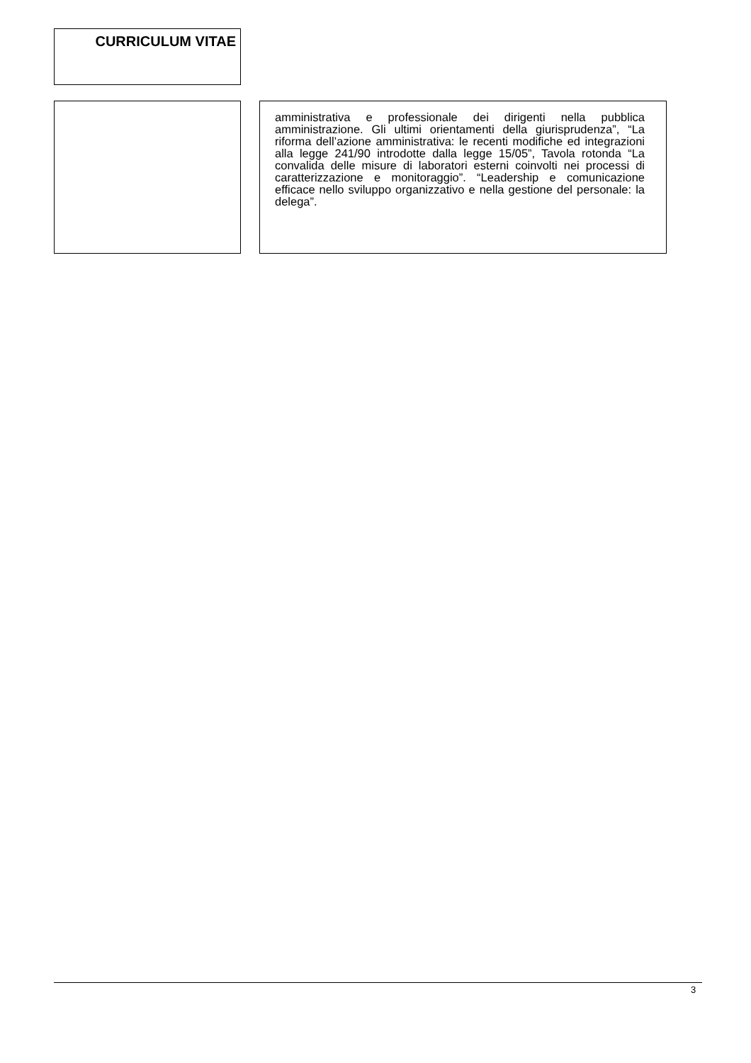CURRICULUM VITAE
amministrativa e professionale dei dirigenti nella pubblica amministrazione. Gli ultimi orientamenti della giurisprudenza”, “La riforma dell’azione amministrativa: le recenti modifiche ed integrazioni alla legge 241/90 introdotte dalla legge 15/05”, Tavola rotonda “La convalida delle misure di laboratori esterni coinvolti nei processi di caratterizzazione e monitoraggio”. “Leadership e comunicazione efficace nello sviluppo organizzativo e nella gestione del personale: la delega”.
3